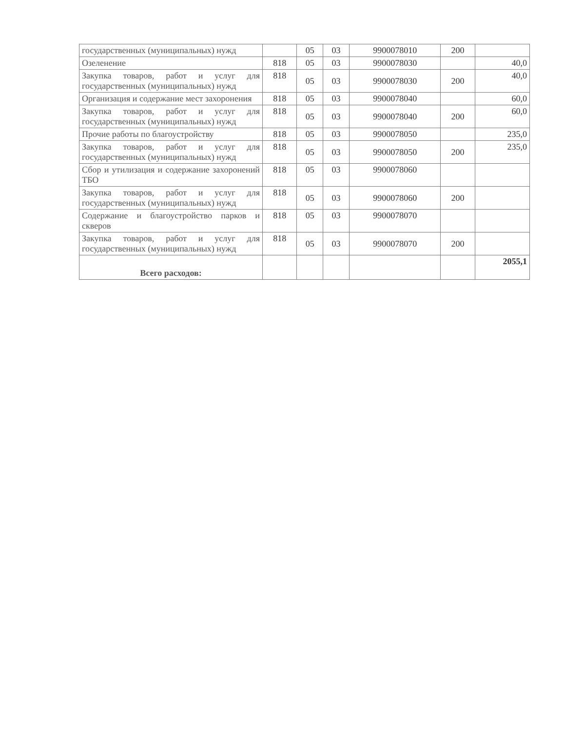| государственных (муниципальных) нужд | | 05 | 03 | 9900078010 | 200 | |
| Озеленение | 818 | 05 | 03 | 9900078030 | | 40,0 |
| Закупка товаров, работ и услуг для государственных (муниципальных) нужд | 818 | 05 | 03 | 9900078030 | 200 | 40,0 |
| Организация и содержание мест захоронения | 818 | 05 | 03 | 9900078040 | | 60,0 |
| Закупка товаров, работ и услуг для государственных (муниципальных) нужд | 818 | 05 | 03 | 9900078040 | 200 | 60,0 |
| Прочие работы по благоустройству | 818 | 05 | 03 | 9900078050 | | 235,0 |
| Закупка товаров, работ и услуг для государственных (муниципальных) нужд | 818 | 05 | 03 | 9900078050 | 200 | 235,0 |
| Сбор и утилизация и содержание захоронений ТБО | 818 | 05 | 03 | 9900078060 | | |
| Закупка товаров, работ и услуг для государственных (муниципальных) нужд | 818 | 05 | 03 | 9900078060 | 200 | |
| Содержание и благоустройство парков и скверов | 818 | 05 | 03 | 9900078070 | | |
| Закупка товаров, работ и услуг для государственных (муниципальных) нужд | 818 | 05 | 03 | 9900078070 | 200 | |
| Всего расходов: | | | | | | 2055,1 |